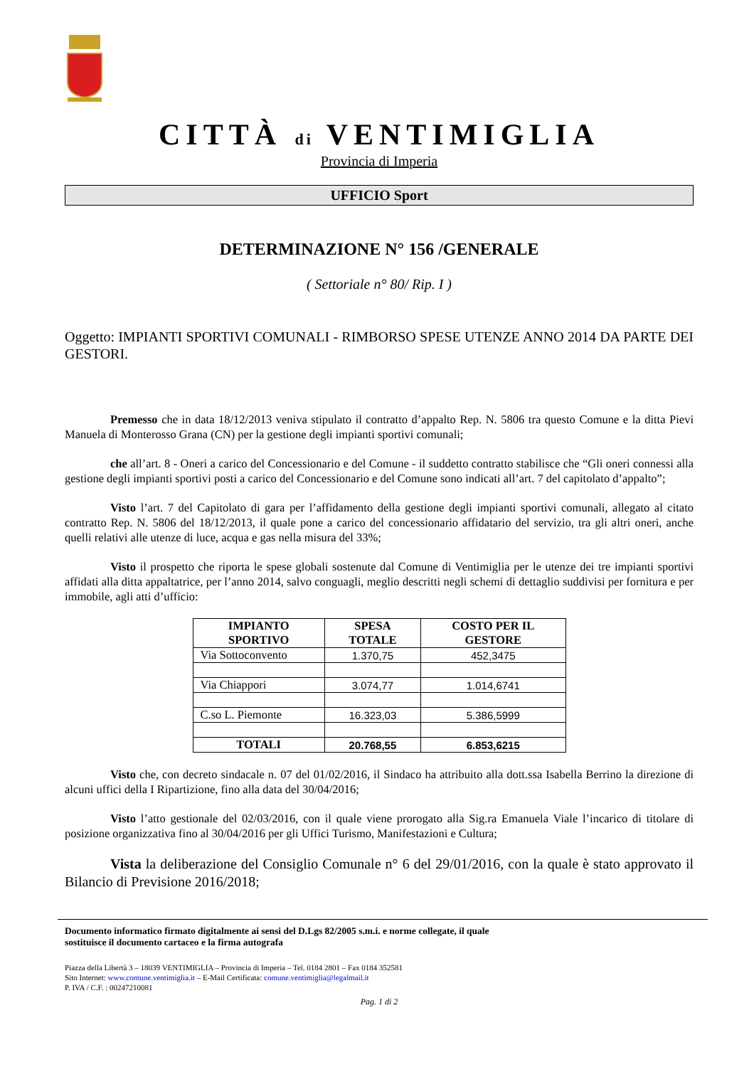CITTÀ di VENTIMIGLIA
Provincia di Imperia
UFFICIO Sport
DETERMINAZIONE N° 156 /GENERALE
( Settoriale n° 80/ Rip. I )
Oggetto: IMPIANTI SPORTIVI COMUNALI - RIMBORSO SPESE UTENZE ANNO 2014 DA PARTE DEI GESTORI.
Premesso che in data 18/12/2013 veniva stipulato il contratto d’appalto Rep. N. 5806 tra questo Comune e la ditta Pievi Manuela di Monterosso Grana (CN) per la gestione degli impianti sportivi comunali;
che all’art. 8 - Oneri a carico del Concessionario e del Comune - il suddetto contratto stabilisce che “Gli oneri connessi alla gestione degli impianti sportivi posti a carico del Concessionario e del Comune sono indicati all’art. 7 del capitolato d’appalto”;
Visto l’art. 7 del Capitolato di gara per l’affidamento della gestione degli impianti sportivi comunali, allegato al citato contratto Rep. N. 5806 del 18/12/2013, il quale pone a carico del concessionario affidatario del servizio, tra gli altri oneri, anche quelli relativi alle utenze di luce, acqua e gas nella misura del 33%;
Visto il prospetto che riporta le spese globali sostenute dal Comune di Ventimiglia per le utenze dei tre impianti sportivi affidati alla ditta appaltatrice, per l’anno 2014, salvo conguagli, meglio descritti negli schemi di dettaglio suddivisi per fornitura e per immobile, agli atti d’ufficio:
| IMPIANTO SPORTIVO | SPESA TOTALE | COSTO PER IL GESTORE |
| --- | --- | --- |
| Via Sottoconvento | 1.370,75 | 452,3475 |
| Via Chiappori | 3.074,77 | 1.014,6741 |
| C.so L. Piemonte | 16.323,03 | 5.386,5999 |
| TOTALI | 20.768,55 | 6.853,6215 |
Visto che, con decreto sindacale n. 07 del 01/02/2016, il Sindaco ha attribuito alla dott.ssa Isabella Berrino la direzione di alcuni uffici della I Ripartizione, fino alla data del 30/04/2016;
Visto l’atto gestionale del 02/03/2016, con il quale viene prorogato alla Sig.ra Emanuela Viale l’incarico di titolare di posizione organizzativa fino al 30/04/2016 per gli Uffici Turismo, Manifestazioni e Cultura;
Vista la deliberazione del Consiglio Comunale n° 6 del 29/01/2016, con la quale è stato approvato il Bilancio di Previsione 2016/2018;
Documento informatico firmato digitalmente ai sensi del D.Lgs 82/2005 s.m.i. e norme collegate, il quale
sostituisce il documento cartaceo e la firma autografa
Piazza della Libertà 3 – 18039 VENTIMIGLIA – Provincia di Imperia – Tel. 0184 2801 – Fax 0184 352581
Sito Internet: www.comune.ventimiglia.it – E-Mail Certificata: comune.ventimiglia@legalmail.it
P. IVA / C.F. : 00247210081
Pag. 1 di 2